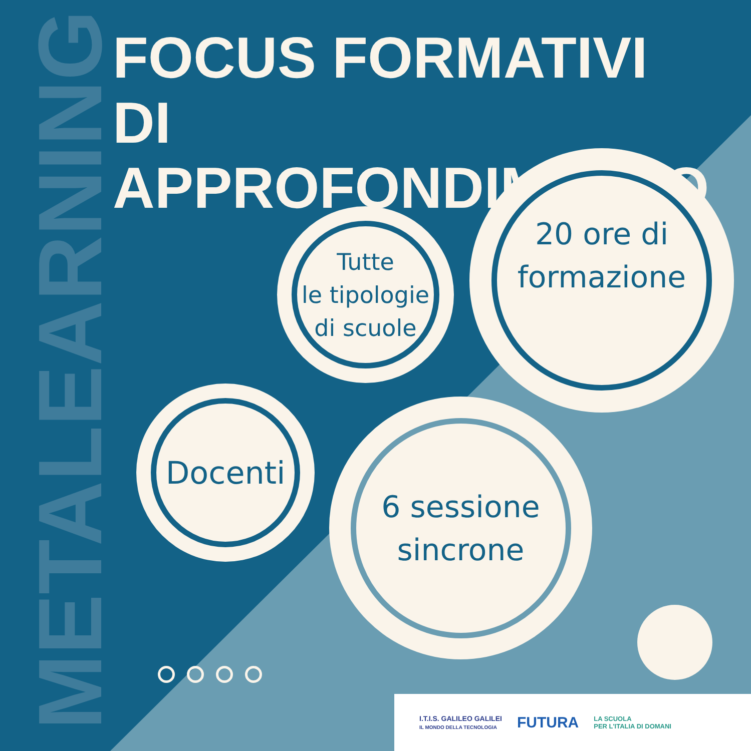METALEARNING
FOCUS FORMATIVI
DI APPROFONDIMENTO
Tutte
le tipologie
di scuole
20 ore di
formazione
Docenti
6 sessione
sincrone
I.T.I.S. GALILEO GALILEI
IL MONDO DELLA TECNOLOGIA
FUTURA
LA SCUOLA
PER L'ITALIA DI DOMANI